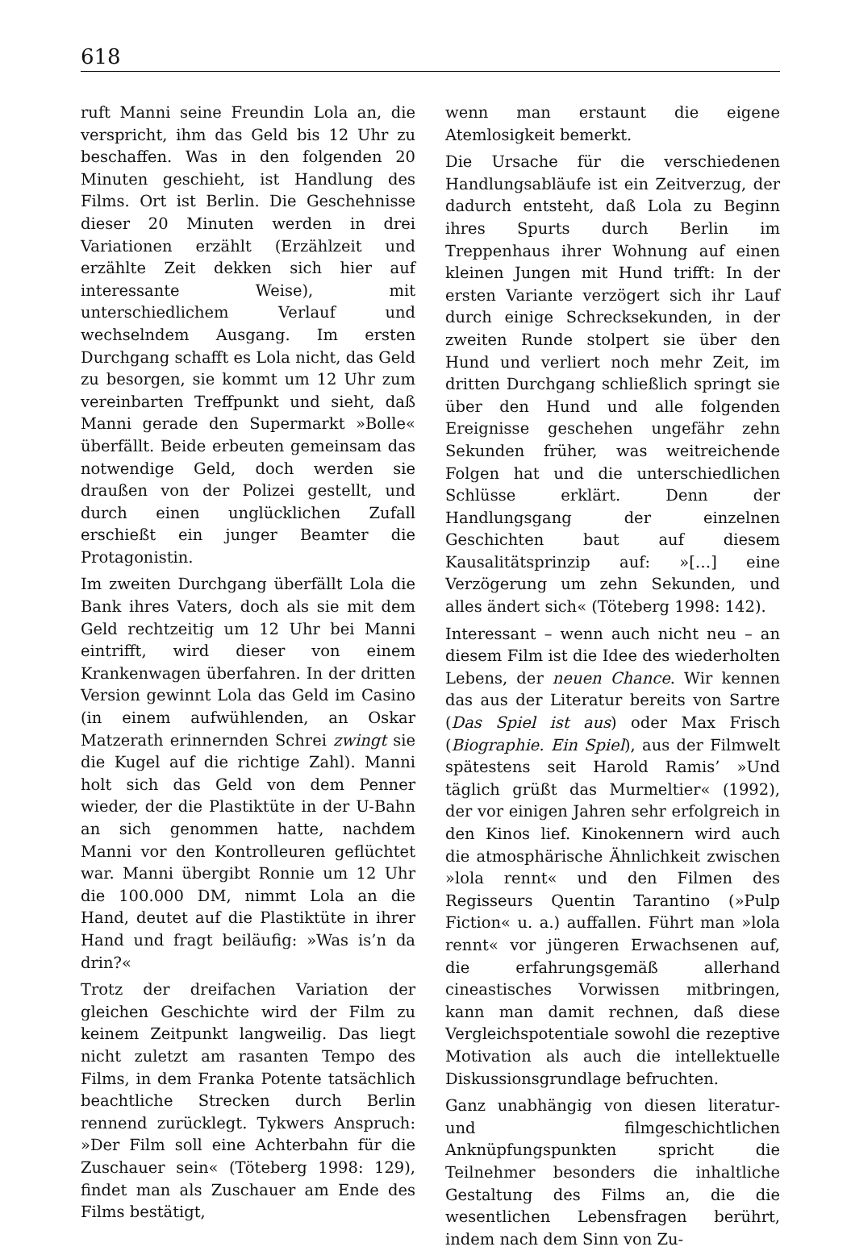618
ruft Manni seine Freundin Lola an, die verspricht, ihm das Geld bis 12 Uhr zu beschaffen. Was in den folgenden 20 Minuten geschieht, ist Handlung des Films. Ort ist Berlin. Die Geschehnisse dieser 20 Minuten werden in drei Variationen erzählt (Erzählzeit und erzählte Zeit dekken sich hier auf interessante Weise), mit unterschiedlichem Verlauf und wechselndem Ausgang. Im ersten Durchgang schafft es Lola nicht, das Geld zu besorgen, sie kommt um 12 Uhr zum vereinbarten Treffpunkt und sieht, daß Manni gerade den Supermarkt »Bolle« überfällt. Beide erbeuten gemeinsam das notwendige Geld, doch werden sie draußen von der Polizei gestellt, und durch einen unglücklichen Zufall erschießt ein junger Beamter die Protagonistin.
Im zweiten Durchgang überfällt Lola die Bank ihres Vaters, doch als sie mit dem Geld rechtzeitig um 12 Uhr bei Manni eintrifft, wird dieser von einem Krankenwagen überfahren. In der dritten Version gewinnt Lola das Geld im Casino (in einem aufwühlenden, an Oskar Matzerath erinnernden Schrei zwingt sie die Kugel auf die richtige Zahl). Manni holt sich das Geld von dem Penner wieder, der die Plastiktüte in der U-Bahn an sich genommen hatte, nachdem Manni vor den Kontrolleuren geflüchtet war. Manni übergibt Ronnie um 12 Uhr die 100.000 DM, nimmt Lola an die Hand, deutet auf die Plastiktüte in ihrer Hand und fragt beiläufig: »Was is’n da drin?«
Trotz der dreifachen Variation der gleichen Geschichte wird der Film zu keinem Zeitpunkt langweilig. Das liegt nicht zuletzt am rasanten Tempo des Films, in dem Franka Potente tatsächlich beachtliche Strecken durch Berlin rennend zurücklegt. Tykwers Anspruch: »Der Film soll eine Achterbahn für die Zuschauer sein« (Töteberg 1998: 129), findet man als Zuschauer am Ende des Films bestätigt,
wenn man erstaunt die eigene Atemlosigkeit bemerkt.
Die Ursache für die verschiedenen Handlungsabläufe ist ein Zeitverzug, der dadurch entsteht, daß Lola zu Beginn ihres Spurts durch Berlin im Treppenhaus ihrer Wohnung auf einen kleinen Jungen mit Hund trifft: In der ersten Variante verzögert sich ihr Lauf durch einige Schrecksekunden, in der zweiten Runde stolpert sie über den Hund und verliert noch mehr Zeit, im dritten Durchgang schließlich springt sie über den Hund und alle folgenden Ereignisse geschehen ungefähr zehn Sekunden früher, was weitreichende Folgen hat und die unterschiedlichen Schlüsse erklärt. Denn der Handlungsgang der einzelnen Geschichten baut auf diesem Kausalitätsprinzip auf: »[…] eine Verzögerung um zehn Sekunden, und alles ändert sich« (Töteberg 1998: 142).
Interessant – wenn auch nicht neu – an diesem Film ist die Idee des wiederholten Lebens, der neuen Chance. Wir kennen das aus der Literatur bereits von Sartre (Das Spiel ist aus) oder Max Frisch (Biographie. Ein Spiel), aus der Filmwelt spätestens seit Harold Ramis’ »Und täglich grüßt das Murmeltier« (1992), der vor einigen Jahren sehr erfolgreich in den Kinos lief. Kinokennern wird auch die atmosphärische Ähnlichkeit zwischen »lola rennt« und den Filmen des Regisseurs Quentin Tarantino (»Pulp Fiction« u. a.) auffallen. Führt man »lola rennt« vor jüngeren Erwachsenen auf, die erfahrungsgemäß allerhand cineastisches Vorwissen mitbringen, kann man damit rechnen, daß diese Vergleichspotentiale sowohl die rezeptive Motivation als auch die intellektuelle Diskussionsgrundlage befruchten.
Ganz unabhängig von diesen literatur- und filmgeschichtlichen Anknüpfungspunkten spricht die Teilnehmer besonders die inhaltliche Gestaltung des Films an, die die wesentlichen Lebensfragen berührt, indem nach dem Sinn von Zu-